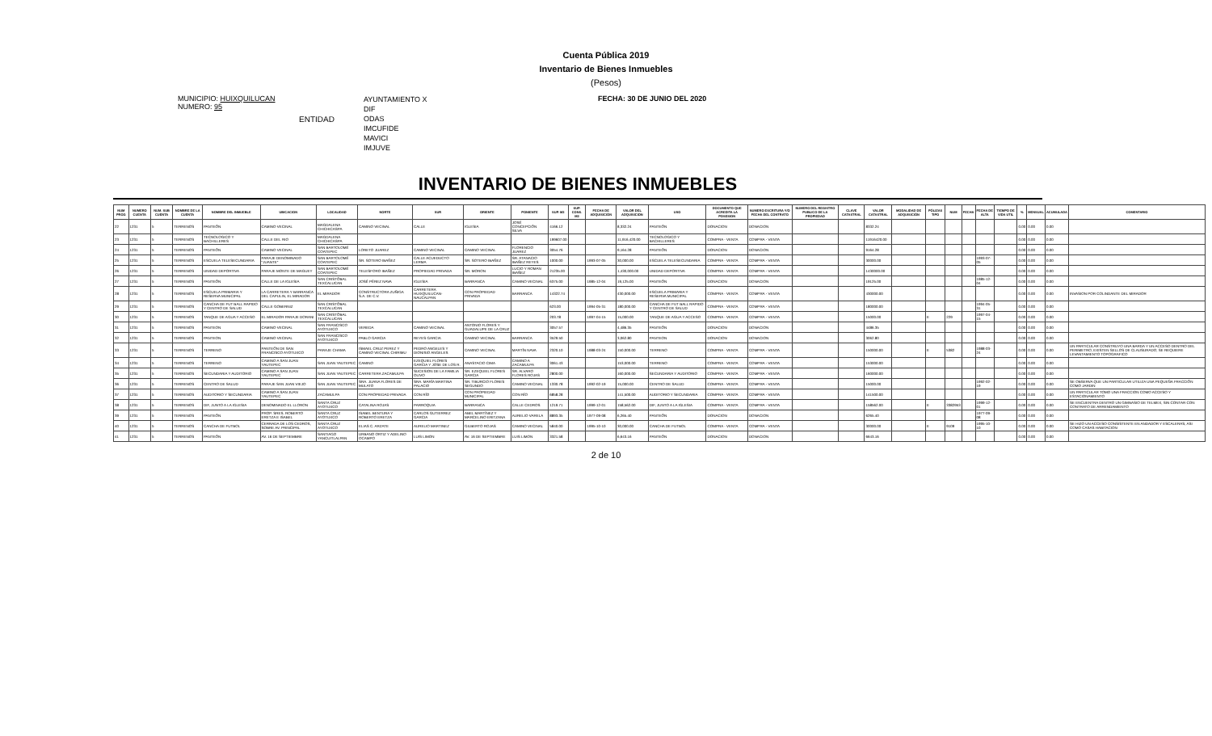Cuenta Pública 2019
Inventario de Bienes Inmuebles
(Pesos)
MUNICIPIO: HUIXQUILUCAN
NUMERO: 95
ENTIDAD
AYUNTAMIENTO X
DIF
ODAS
IMCUFIDE
MAVICI
IMJUVE
FECHA: 30 DE JUNIO DEL 2020
INVENTARIO DE BIENES INMUEBLES
| NUM PROG | NUMERO CUENTA | NUM. SUB CUENTA | NOMBRE DE LA CUENTA | NOMBRE DEL INMUEBLE | UBICACION | LOCALIDAD | NORTE | SUR | ORIENTE | PONIENTE | SUP. M2 | SUP. CONS. M2 | FECHA DE ADQUISICIÓN | VALOR DEL ADQUISICION | USO | DOCUMENTO QUE ACREDITA LA POSESION | NUMERO ESCRITURA Y/O FECHA DEL CONTRATO | NUMERO DEL REGISTRO PUBLICO DE LA PROPIEDAD | CLAVE CATASTRAL | VALOR CATASTRAL | MODALIDAD DE ADQUISICIÓN | PÓLIZAS TIPO | NUM | FECHA | FECHA DE ALTA | TIEMPO DE VIDA UTIL | % | MENSUAL | ACUMULADA | COMENTARIO |
| --- | --- | --- | --- | --- | --- | --- | --- | --- | --- | --- | --- | --- | --- | --- | --- | --- | --- | --- | --- | --- | --- | --- | --- | --- | --- | --- | --- | --- | --- | --- |
| 22 | 1231 | 5 | TERRENOS | PANTEÓN | CAMINO VECINAL | MAGDALENA CHICHICASPA | CAMINO VECINAL | CALLE | IGLESIA | JOSÉ CONCEPCIÓN SILVA | 4166.12 | | | 8,332.24 | PANTEÓN | DONACION | DONACION | | | 8332.24 | | | | | | | 0.00 | 0.00 | 0.00 | |
| 23 | 1231 | 5 | TERRENOS | TECNOLOGICO Y BACHILLERES | CALLE DEL RIO | MAGDALENA CHICHICASPA | | | | | 199607.00 | | | 11,916,420.00 | TECNOLOGICO Y BACHILLERES | COMPRA - VENTA | COMPRA - VENTA | | | 11916420.00 | | | | | | | 0.00 | 0.00 | 0.00 | |
| 24 | 1231 | 5 | TERRENOS | PANTEÓN | CAMINO VECINAL | SAN BARTOLOMÉ COATEPEC | LORETO JUAREZ | CAMINO VECINAL | CAMINO VECINAL | FLORENCIO JUAREZ | 3054.76 | | | 9,164.28 | PANTEÓN | DONACION | DONACION | | | 9164.28 | | | | | | | 0.00 | 0.00 | 0.00 | |
| 25 | 1231 | 5 | TERRENOS | ESCUELA TELESECUNDARIA | PARAJE DENOMINADO "JUANTE" | SAN BARTOLOMÉ COATEPEC | SR. SOTERO IBAÑEZ | CALLE ACUEDUCTO LERMA | SR. SOTERO IBAÑEZ | SR. ATANACIO IBAÑEZ REYES | 1000.00 | | 1993-07-05 | 30,000.00 | ESCUELA TELESECUNDARIA | COMPRA - VENTA | COMPRA - VENTA | | | 30000.00 | | | | | 1993-07-05 | | 0.00 | 0.00 | 0.00 | |
| 26 | 1231 | 5 | TERRENOS | UNIDAD DEPORTIVA | PARAJE MONTE DE MAGUEY | SAN BARTOLOMÉ COATEPEC | TELESFORO IBAÑEZ | PROPIEDAD PRIVADA | SR. MORON | LUCIO Y ROMAN IBAÑEZ | 21235.00 | | | 1,430,000.00 | UNIDAD DEPORTIVA | COMPRA - VENTA | COMPRA - VENTA | | | 1430000.00 | | | | | | | 0.00 | 0.00 | 0.00 | |
| 27 | 1231 | 5 | TERRENOS | PANTEÓN | CALLE DE LA IGLESIA | SAN CRISTÓBAL TEXCALUCAN | JOSÉ PÉREZ NAVA | IGLESIA | BARRANCA | CAMINO VECINAL | 6375.00 | | 1985-12-04 | 19,125.00 | PANTEÓN | DONACION | DONACION | | | 19125.00 | | | | | 1985-12-04 | | 0.00 | 0.00 | 0.00 | |
| 28 | 1231 | 5 | TERRENOS | ESCUELA PRIMARIA Y RESERVA MUNICIPAL | LA CARRETERA Y BARRANCA DEL CAPULIN, EL MIRADOR | EL MIRADOR | CONSTRUCTORA ZUÑIGA S.A. DE C.V. | CARRETERA HUIXQUILUCAN-NAUCALPAN | CON PROPIEDAD PRIVADA | BARRANCA | 14322.74 | | | 430,000.00 | ESCUELA PRIMARIA Y RESERVA MUNICIPAL | COMPRA - VENTA | COMPRA - VENTA | | | 430000.00 | | | | | | | 0.00 | 0.00 | 0.00 | INVASION POR COLINDANTE DEL MIRADOR |
| 29 | 1231 | 5 | TERRENOS | CANCHA DE FUT BALL RAPIDO Y CENTRO DE SALUD | CALLE GOBERNIZ | SAN CRISTÓBAL TEXCALUCAN | | | | | 623.00 | | 1994-05-31 | 180,000.00 | CANCHA DE FUT BALL RAPIDO Y CENTRO DE SALUD | COMPRA - VENTA | COMPRA - VENTA | | | 180000.00 | | | | | 1994-05-31 | | 0.00 | 0.00 | 0.00 | |
| 30 | 1231 | 5 | TERRENOS | TANQUE DE AGUA Y ACCESO | EL MIRADOR PARAJE DORANI | SAN CRISTÓBAL TEXCALUCAN | | | | | 203.78 | | 1997-04-15 | 15,000.00 | TANQUE DE AGUA Y ACCESO | COMPRA - VENTA | COMPRA - VENTA | | | 15000.00 | | E | 229 | | 1997-04-15 | | 0.00 | 0.00 | 0.00 | |
| 31 | 1231 | 5 | TERRENOS | PANTEON | CAMINO VECINAL | SAN FRANCISCO AYOTUXCO | VEREDA | CAMINO VECINAL | ANTONIO FLORES Y GUADALUPE DE LA CRUZ | | 3057.57 | | | 4,486.35 | PANTEÓN | DONACION | DONACION | | | 4486.35 | | | | | | | 0.00 | 0.00 | 0.00 | |
| 32 | 1231 | 5 | TERRENOS | PANTEON | CAMINO VECINAL | SAN FRANCISCO AYOTUXCO | PABLO GARCIA | REYES GARCIA | CAMINO VECINAL | BARRANCA | 3529.50 | | | 3,062.80 | PANTEON | DONACION | DONACION | | | 3062.80 | | | | | | | 0.00 | 0.00 | 0.00 | |
| 33 | 1231 | 5 | TERRENOS | TERRENO | PANTEÓN DE SAN FRANCISCO AYOTUXCO | PARAJE CHAMA | ISMAEL CRUZ PEREZ Y CAMINO VECINAL CHIRIMU | PEDRO ANGELES Y DIONISIO ANGELES | CAMINO VECINAL | MARTÍN NAVA | 2320.10 | | 1988-03-24 | 150,000.00 | TERRENO | COMPRA - VENTA | COMPRA - VENTA | | | 150000.00 | | E | 5382 | | 1988-03-24 | | 0.00 | 0.00 | 0.00 | UN PARTICULAR CONSTRUYO UNA BARDA Y UN ACCESO DENTRO DEL PERIMETRO; EXISTEN SELLOS DE CLAUSURADO; SE REQUIERE LEVANTAMIENTO TOPOGRAFICO |
| 34 | 1231 | 5 | TERRENOS | TERRENO | CAMINO A SAN JUAN YAUTEPEC | SAN JUAN YAUTEPEC | CAMINO | EZEQUIEL FLORES GARCIA Y JOSE DE LOS R. | ANASTACIO CIMA | CAMINO A ZACAMULPA | 3061.43 | | | 153,000.00 | TERRENO | COMPRA - VENTA | COMPRA - VENTA | | | 153000.00 | | | | | | | 0.00 | 0.00 | 0.00 | |
| 35 | 1231 | 5 | TERRENOS | SECUNDARIA Y AUDITORIO | CAMINO A SAN JUAN YAUTEPEC | SAN JUAN YAUTEPEC | CARRETERA ZACAMULPA | SUCESION DE LA FAMILIA OLIVO | SR. EZEQUIEL FLORES GARCIA | SR. ALVARO FLORES ROJAS | 2800.00 | | | 160,000.00 | SECUNDARIA Y AUDITORIO | COMPRA - VENTA | COMPRA - VENTA | | | 160000.00 | | | | | | | 0.00 | 0.00 | 0.00 | |
| 36 | 1231 | 5 | TERRENOS | CENTRO DE SALUD | PARAJE SAN JUAN VIEJO | SAN JUAN YAUTEPEC | SRA. JUANA FLORES DE MULATO | SRA. MARÍA MARTINA PALACIO | SR. TIBURCIO FLORES SEGUNDO | CAMINO VECINAL | 1330.78 | | 1992-02-19 | 15,000.00 | CENTRO DE SALUD | COMPRA - VENTA | COMPRA - VENTA | | | 15000.00 | | | | | 1992-02-19 | | 0.00 | 0.00 | 0.00 | SE OBSERVA QUE UN PARTICULAR UTILIZA UNA PEQUEÑA FRACCIÓN COMO JARDIN |
| 37 | 1231 | 5 | TERRENOS | AUDITORIO Y SECUNDARIA | CAMINO A SAN JUAN YAUTEPEC | ZACAMULPA | CON PROPIEDAD PRIVADA | CON RÍO | CON PROPIEDAD MUNICIPAL | CON RÍO | 6858.28 | | | 141,500.00 | AUDITORIO Y SECUNDARIA | COMPRA - VENTA | COMPRA - VENTA | | | 141500.00 | | | | | | | 0.00 | 0.00 | 0.00 | UN PARTICULAR TOMO UNA FRACCION COMO ACCESO Y ESTACIONAMIENTO |
| 38 | 1231 | 5 | TERRENOS | DIF, JUNTO A LA IGLESIA | DENOMINADO EL LLORON | SANTA CRUZ AYOTUXCO | CATALINA ROJAS | PARROQUIA | BARRANCA | CALLE CEDROS | 1219.71 | | 1999-12-01 | 158,562.00 | DIF, JUNTO A LA IGLESIA | COMPRA - VENTA | COMPRA - VENTA | | | 158562.00 | | E | 3382953 | | 1999-12-01 | | 0.00 | 0.00 | 0.00 | SE ENCUENTRA DENTRO UN GIMNASIO DE TELMEX, SIN CONTAR CON CONTRATO DE ARRENDAMIENTO |
| 39 | 1231 | 5 | TERRENOS | PANTEÓN | PROP. SRES. ROBERTO ERETZA E ISABEL | SANTA CRUZ AYOTUXCO | ISABEL BENTURA Y ROBERTO ERETZA | CARLOS GUTIERREZ GARCIA | ABEL MARTÍNEZ Y MARCELINO ERITZANA | AURELIO VARELA | 8893.35 | | 1977-09-08 | 6,265.40 | PANTEÓN | DONACION | DONACION | | | 6265.40 | | | | | 1977-09-08 | | 0.00 | 0.00 | 0.00 | |
| 40 | 1231 | 5 | TERRENOS | CANCHA DE FUTBOL | CERRADA DE LOS CEDROS, SOBRE AV. PRINCIPAL | SANTA CRUZ AYOTUXCO | ELIAS C. ARZATE | AURELIO MARTINEZ | GILBERTO ROJAS | CAMINO VECINAL | 5840.00 | | 1995-10-10 | 30,000.00 | CANCHA DE FUTBOL | COMPRA - VENTA | COMPRA - VENTA | | | 30000.00 | | E | 9109 | | 1995-10-10 | | 0.00 | 0.00 | 0.00 | SE HIZO UN ACCESO CONSISTENTE EN ANDADOR Y ESCALERAS, ASI COMO CASAS HABITACION |
| 41 | 1231 | 5 | TERRENOS | PANTEÓN | AV. 16 DE SEPTIEMBRE | SANTIAGO YANCUITLALPAN | URBANO ORTIZ Y ADELINO OCAMPO | LUIS LIMON | AV. 16 DE SEPTIEMBRE | LUIS LIMON | 3321.58 | | | 6,643.16 | PANTEÓN | DONACION | DONACION | | | 6643.16 | | | | | | | 0.00 | 0.00 | 0.00 | |
2 de 10